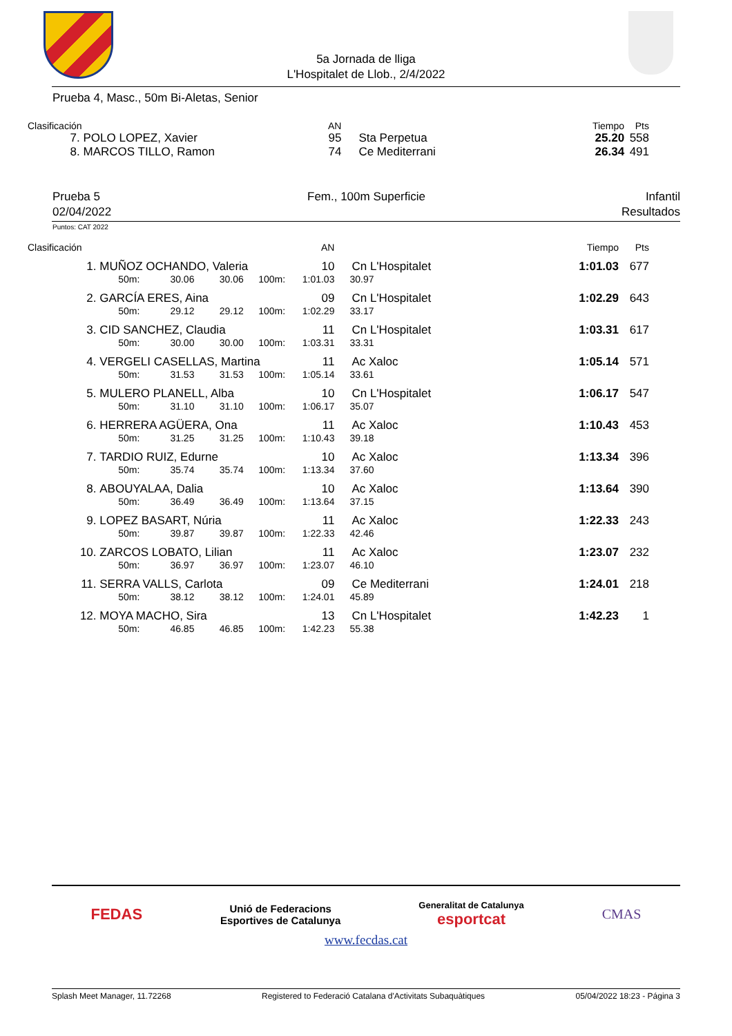5a Jornada de lliga
L'Hospitalet de Llob., 2/4/2022
Prueba 4, Masc., 50m Bi-Aletas, Senior
| Clasificación | | AN | | Tiempo | Pts |
| 7. | POLO LOPEZ, Xavier | 95 | Sta Perpetua | 25.20 | 558 |
| 8. | MARCOS TILLO, Ramon | 74 | Ce Mediterrani | 26.34 | 491 |
Prueba 5
02/04/2022
Fem., 100m Superficie Infantil
Resultados
Puntos: CAT 2022
| Clasificación | | | | | AN | | Tiempo | Pts |
| 1. | MUÑOZ OCHANDO, Valeria | | | | 10 | Cn L'Hospitalet | 1:01.03 | 677 |
| | 50m: | 30.06 | 30.06 | 100m: | 1:01.03 | 30.97 | | |
| 2. | GARCÍA ERES, Aina | | | | 09 | Cn L'Hospitalet | 1:02.29 | 643 |
| | 50m: | 29.12 | 29.12 | 100m: | 1:02.29 | 33.17 | | |
| 3. | CID SANCHEZ, Claudia | | | | 11 | Cn L'Hospitalet | 1:03.31 | 617 |
| | 50m: | 30.00 | 30.00 | 100m: | 1:03.31 | 33.31 | | |
| 4. | VERGELI CASELLAS, Martina | | | | 11 | Ac Xaloc | 1:05.14 | 571 |
| | 50m: | 31.53 | 31.53 | 100m: | 1:05.14 | 33.61 | | |
| 5. | MULERO PLANELL, Alba | | | | 10 | Cn L'Hospitalet | 1:06.17 | 547 |
| | 50m: | 31.10 | 31.10 | 100m: | 1:06.17 | 35.07 | | |
| 6. | HERRERA AGÜERA, Ona | | | | 11 | Ac Xaloc | 1:10.43 | 453 |
| | 50m: | 31.25 | 31.25 | 100m: | 1:10.43 | 39.18 | | |
| 7. | TARDIO RUIZ, Edurne | | | | 10 | Ac Xaloc | 1:13.34 | 396 |
| | 50m: | 35.74 | 35.74 | 100m: | 1:13.34 | 37.60 | | |
| 8. | ABOUYALAA, Dalia | | | | 10 | Ac Xaloc | 1:13.64 | 390 |
| | 50m: | 36.49 | 36.49 | 100m: | 1:13.64 | 37.15 | | |
| 9. | LOPEZ BASART, Núria | | | | 11 | Ac Xaloc | 1:22.33 | 243 |
| | 50m: | 39.87 | 39.87 | 100m: | 1:22.33 | 42.46 | | |
| 10. | ZARCOS LOBATO, Lilian | | | | 11 | Ac Xaloc | 1:23.07 | 232 |
| | 50m: | 36.97 | 36.97 | 100m: | 1:23.07 | 46.10 | | |
| 11. | SERRA VALLS, Carlota | | | | 09 | Ce Mediterrani | 1:24.01 | 218 |
| | 50m: | 38.12 | 38.12 | 100m: | 1:24.01 | 45.89 | | |
| 12. | MOYA MACHO, Sira | | | | 13 | Cn L'Hospitalet | 1:42.23 | 1 |
| | 50m: | 46.85 | 46.85 | 100m: | 1:42.23 | 55.38 | | |
FEDAS
Unió de Federacions
Esportives de Catalunya
Generalitat de Catalunya
esportcat
CMAS
www.fecdas.cat
Splash Meet Manager, 11.72268 Registered to Federació Catalana d'Activitats Subaquàtiques 05/04/2022 18:23 - Página 3